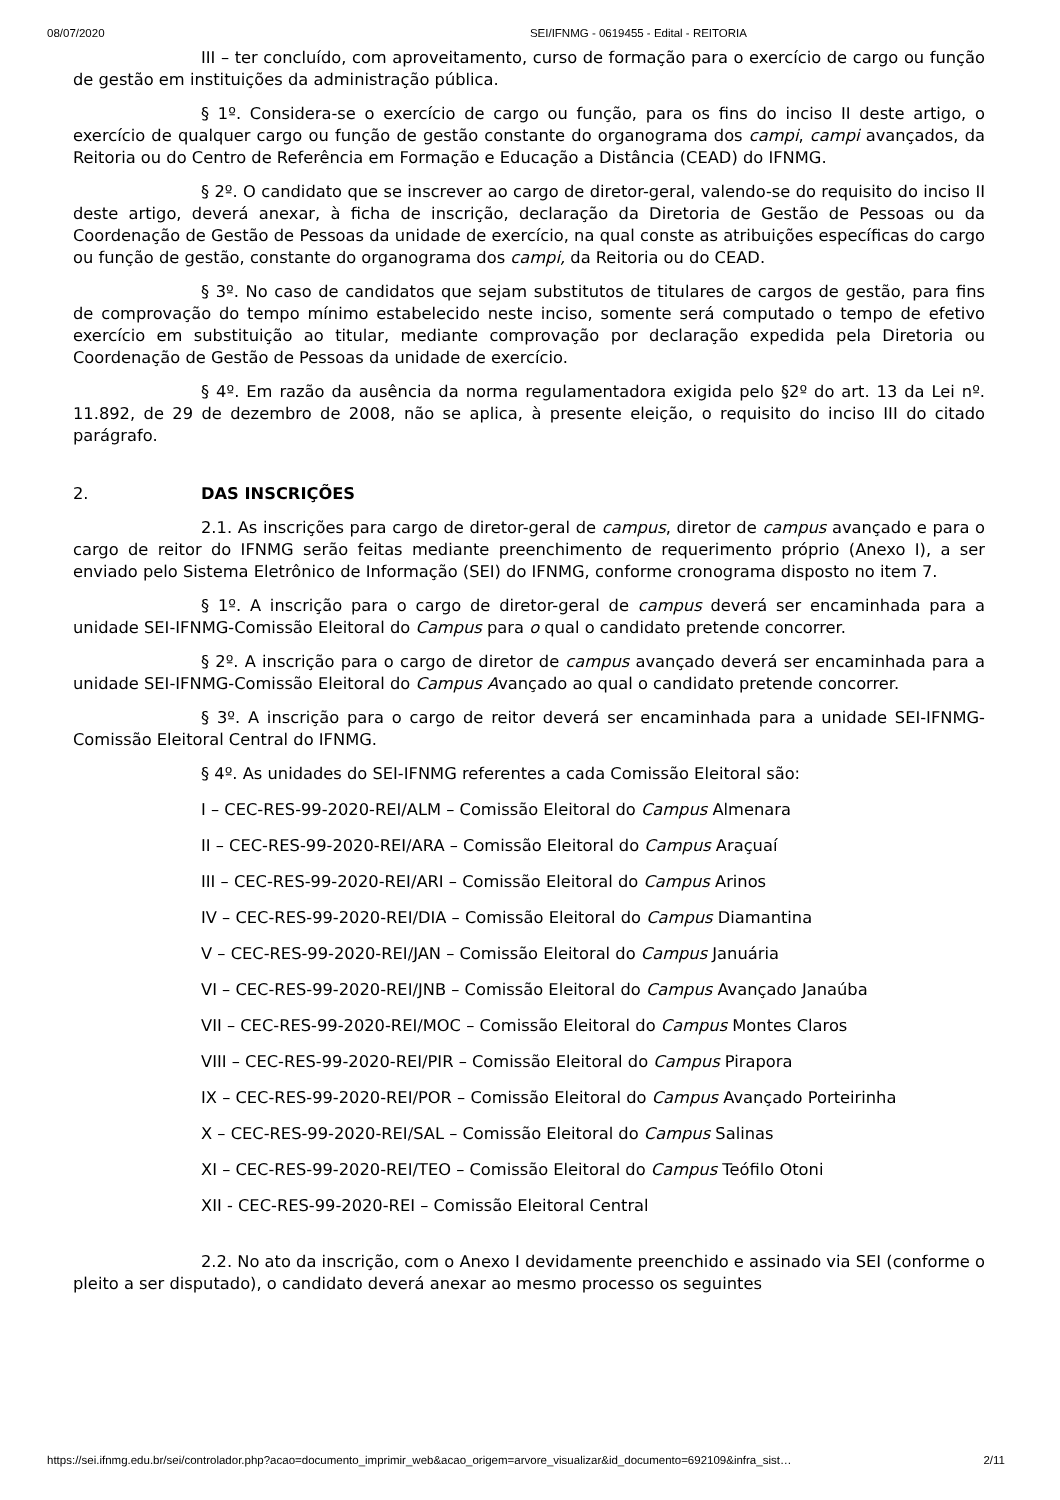08/07/2020 SEI/IFNMG - 0619455 - Edital - REITORIA
III – ter concluído, com aproveitamento, curso de formação para o exercício de cargo ou função de gestão em instituições da administração pública.
§ 1º. Considera-se o exercício de cargo ou função, para os fins do inciso II deste artigo, o exercício de qualquer cargo ou função de gestão constante do organograma dos campi, campi avançados, da Reitoria ou do Centro de Referência em Formação e Educação a Distância (CEAD) do IFNMG.
§ 2º. O candidato que se inscrever ao cargo de diretor-geral, valendo-se do requisito do inciso II deste artigo, deverá anexar, à ficha de inscrição, declaração da Diretoria de Gestão de Pessoas ou da Coordenação de Gestão de Pessoas da unidade de exercício, na qual conste as atribuições específicas do cargo ou função de gestão, constante do organograma dos campi, da Reitoria ou do CEAD.
§ 3º. No caso de candidatos que sejam substitutos de titulares de cargos de gestão, para fins de comprovação do tempo mínimo estabelecido neste inciso, somente será computado o tempo de efetivo exercício em substituição ao titular, mediante comprovação por declaração expedida pela Diretoria ou Coordenação de Gestão de Pessoas da unidade de exercício.
§ 4º. Em razão da ausência da norma regulamentadora exigida pelo §2º do art. 13 da Lei nº. 11.892, de 29 de dezembro de 2008, não se aplica, à presente eleição, o requisito do inciso III do citado parágrafo.
2. DAS INSCRIÇÕES
2.1. As inscrições para cargo de diretor-geral de campus, diretor de campus avançado e para o cargo de reitor do IFNMG serão feitas mediante preenchimento de requerimento próprio (Anexo I), a ser enviado pelo Sistema Eletrônico de Informação (SEI) do IFNMG, conforme cronograma disposto no item 7.
§ 1º. A inscrição para o cargo de diretor-geral de campus deverá ser encaminhada para a unidade SEI-IFNMG-Comissão Eleitoral do Campus para o qual o candidato pretende concorrer.
§ 2º. A inscrição para o cargo de diretor de campus avançado deverá ser encaminhada para a unidade SEI-IFNMG-Comissão Eleitoral do Campus Avançado ao qual o candidato pretende concorrer.
§ 3º. A inscrição para o cargo de reitor deverá ser encaminhada para a unidade SEI-IFNMG-Comissão Eleitoral Central do IFNMG.
§ 4º. As unidades do SEI-IFNMG referentes a cada Comissão Eleitoral são:
I – CEC-RES-99-2020-REI/ALM – Comissão Eleitoral do Campus Almenara
II – CEC-RES-99-2020-REI/ARA – Comissão Eleitoral do Campus Araçuaí
III – CEC-RES-99-2020-REI/ARI – Comissão Eleitoral do Campus Arinos
IV – CEC-RES-99-2020-REI/DIA – Comissão Eleitoral do Campus Diamantina
V – CEC-RES-99-2020-REI/JAN – Comissão Eleitoral do Campus Januária
VI – CEC-RES-99-2020-REI/JNB – Comissão Eleitoral do Campus Avançado Janaúba
VII – CEC-RES-99-2020-REI/MOC – Comissão Eleitoral do Campus Montes Claros
VIII – CEC-RES-99-2020-REI/PIR – Comissão Eleitoral do Campus Pirapora
IX – CEC-RES-99-2020-REI/POR – Comissão Eleitoral do Campus Avançado Porteirinha
X – CEC-RES-99-2020-REI/SAL – Comissão Eleitoral do Campus Salinas
XI – CEC-RES-99-2020-REI/TEO – Comissão Eleitoral do Campus Teófilo Otoni
XII - CEC-RES-99-2020-REI – Comissão Eleitoral Central
2.2. No ato da inscrição, com o Anexo I devidamente preenchido e assinado via SEI (conforme o pleito a ser disputado), o candidato deverá anexar ao mesmo processo os seguintes
https://sei.ifnmg.edu.br/sei/controlador.php?acao=documento_imprimir_web&acao_origem=arvore_visualizar&id_documento=692109&infra_sist… 2/11